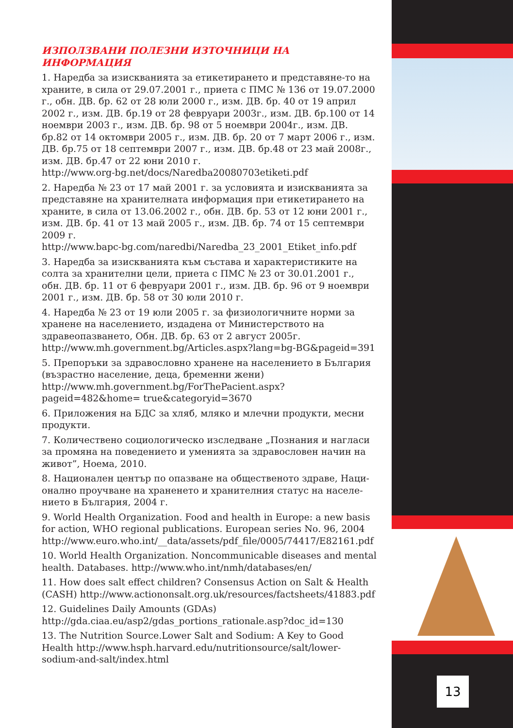ИЗПОЛЗВАНИ ПОЛЕЗНИ ИЗТОЧНИЦИ НА ИНФОРМАЦИЯ
1. Наредба за изискванията за етикетирането и представяне-то на храните, в сила от 29.07.2001 г., приета с ПМС № 136 от 19.07.2000 г., обн. ДВ. бр. 62 от 28 юли 2000 г., изм. ДВ. бр. 40 от 19 април 2002 г., изм. ДВ. бр.19 от 28 февруари 2003г., изм. ДВ. бр.100 от 14 ноември 2003 г., изм. ДВ. бр. 98 от 5 ноември 2004г., изм. ДВ. бр.82 от 14 октомври 2005 г., изм. ДВ. бр. 20 от 7 март 2006 г., изм. ДВ. бр.75 от 18 септември 2007 г., изм. ДВ. бр.48 от 23 май 2008г., изм. ДВ. бр.47 от 22 юни 2010 г.
http://www.org-bg.net/docs/Naredba20080703etiketi.pdf
2. Наредба № 23 от 17 май 2001 г. за условията и изискванията за представяне на хранителната информация при етикетирането на храните, в сила от 13.06.2002 г., обн. ДВ. бр. 53 от 12 юни 2001 г., изм. ДВ. бр. 41 от 13 май 2005 г., изм. ДВ. бр. 74 от 15 септември 2009 г.
http://www.bapc-bg.com/naredbi/Naredba_23_2001_Etiket_info.pdf
3. Наредба за изискванията към състава и характеристиките на солта за хранителни цели, приета с ПМС № 23 от 30.01.2001 г., обн. ДВ. бр. 11 от 6 февруари 2001 г., изм. ДВ. бр. 96 от 9 ноември 2001 г., изм. ДВ. бр. 58 от 30 юли 2010 г.
4. Наредба № 23 от 19 юли 2005 г. за физиологичните норми за хранене на населението, издадена от Министерството на здравеопазването, Обн. ДВ. бр. 63 от 2 август 2005г.
http://www.mh.government.bg/Articles.aspx?lang=bg-BG&pageid=391
5. Препоръки за здравословно хранене на населението в България (възрастно население, деца, бременни жени)
http://www.mh.government.bg/ForThePacient.aspx?pageid=482&home= true&categoryid=3670
6. Приложения на БДС за хляб, мляко и млечни продукти, месни продукти.
7. Количествено социологическо изследване „Познания и нагласи за промяна на поведението и уменията за здравословен начин на живот”, Ноема, 2010.
8. Национален център по опазване на общественото здраве, Наци-онално проучване на храненето и хранителния статус на населе-нието в България, 2004 г.
9. World Health Organization. Food and health in Europe: a new basis for action, WHO regional publications. European series No. 96, 2004
http://www.euro.who.int/__data/assets/pdf_file/0005/74417/E82161.pdf
10. World Health Organization. Noncommunicable diseases and mental health. Databases. http://www.who.int/nmh/databases/en/
11. How does salt effect children? Consensus Action on Salt & Health (CASH) http://www.actiononsalt.org.uk/resources/factsheets/41883.pdf
12. Guidelines Daily Amounts (GDAs)
http://gda.ciaa.eu/asp2/gdas_portions_rationale.asp?doc_id=130
13. The Nutrition Source.Lower Salt and Sodium: A Key to Good Health http://www.hsph.harvard.edu/nutritionsource/salt/lower-sodium-and-salt/index.html
13